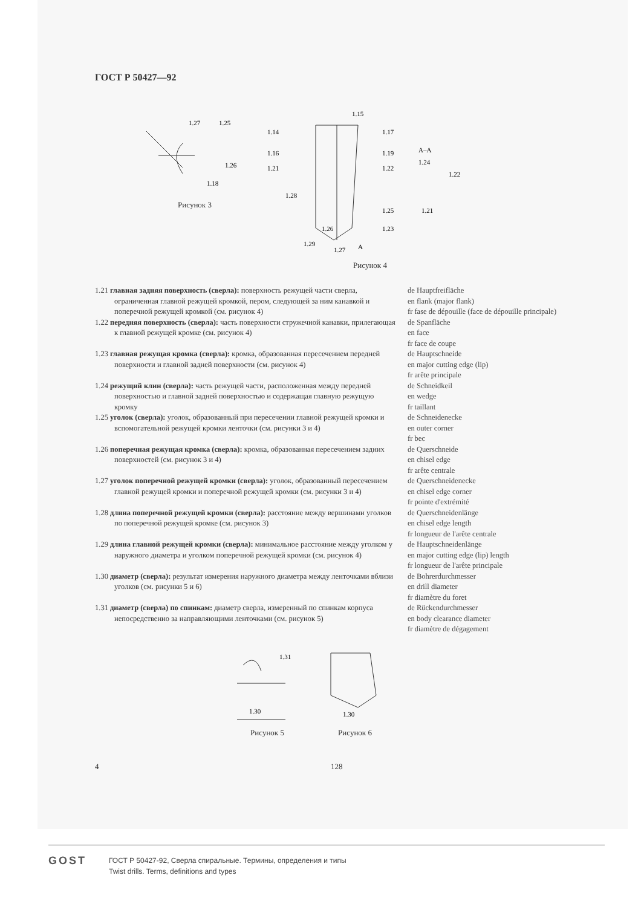ГОСТ Р 50427—92
1.27
1.25
1.26
1.18
Рисунок 3
1.14
1.17
1.16
1.19
1.21
1.22
А–А
1.24
1.22
1.21
1.25
1.23
1.26
1.29
1.27
А
1.28
1.15
Рисунок 4
1.21 главная задняя поверхность (сверла): поверхность режущей части сверла, ограниченная главной режущей кромкой, пером, следующей за ним канавкой и поперечной режущей кромкой (см. рисунок 4)
de Hauptfreifläche
en flank (major flank)
fr fase de dépouille (face de dépouille principale)
1.22 передняя поверхность (сверла): часть поверхности стружечной канавки, прилегающая к главной режущей кромке (см. рисунок 4)
de Spanfläche
en face
fr face de coupe
1.23 главная режущая кромка (сверла): кромка, образованная пересечением передней поверхности и главной задней поверхности (см. рисунок 4)
de Hauptschneide
en major cutting edge (lip)
fr arête principale
1.24 режущий клин (сверла): часть режущей части, расположенная между передней поверхностью и главной задней поверхностью и содержащая главную режущую кромку
de Schneidkeil
en wedge
fr taillant
1.25 уголок (сверла): уголок, образованный при пересечении главной режущей кромки и вспомогательной режущей кромки ленточки (см. рисунки 3 и 4)
de Schneidenecke
en outer corner
fr bec
1.26 поперечная режущая кромка (сверла): кромка, образованная пересечением задних поверхностей (см. рисунок 3 и 4)
de Querschneide
en chisel edge
fr arête centrale
1.27 уголок поперечной режущей кромки (сверла): уголок, образованный пересечением главной режущей кромки и поперечной режущей кромки (см. рисунки 3 и 4)
de Querschneidenecke
en chisel edge corner
fr pointe d'extrémité
1.28 длина поперечной режущей кромки (сверла): расстояние между вершинами уголков по поперечной режущей кромке (см. рисунок 3)
de Querschneidenlänge
en chisel edge length
fr longueur de l'arête centrale
1.29 длина главной режущей кромки (сверла): минимальное расстояние между уголком у наружного диаметра и уголком поперечной режущей кромки (см. рисунок 4)
de Hauptschneidenlänge
en major cutting edge (lip) length
fr longueur de l'arête principale
1.30 диаметр (сверла): результат измерения наружного диаметра между ленточками вблизи уголков (см. рисунки 5 и 6)
de Bohrerdurchmesser
en drill diameter
fr diamètre du foret
1.31 диаметр (сверла) по спинкам: диаметр сверла, измеренный по спинкам корпуса непосредственно за направляющими ленточками (см. рисунок 5)
de Rückendurchmesser
en body clearance diameter
fr diamètre de dégagement
1.30
1.31
Рисунок 5
1.30
Рисунок 6
4 128
GOST
ГОСТ Р 50427-92, Сверла спиральные. Термины, определения и типы
Twist drills. Terms, definitions and types